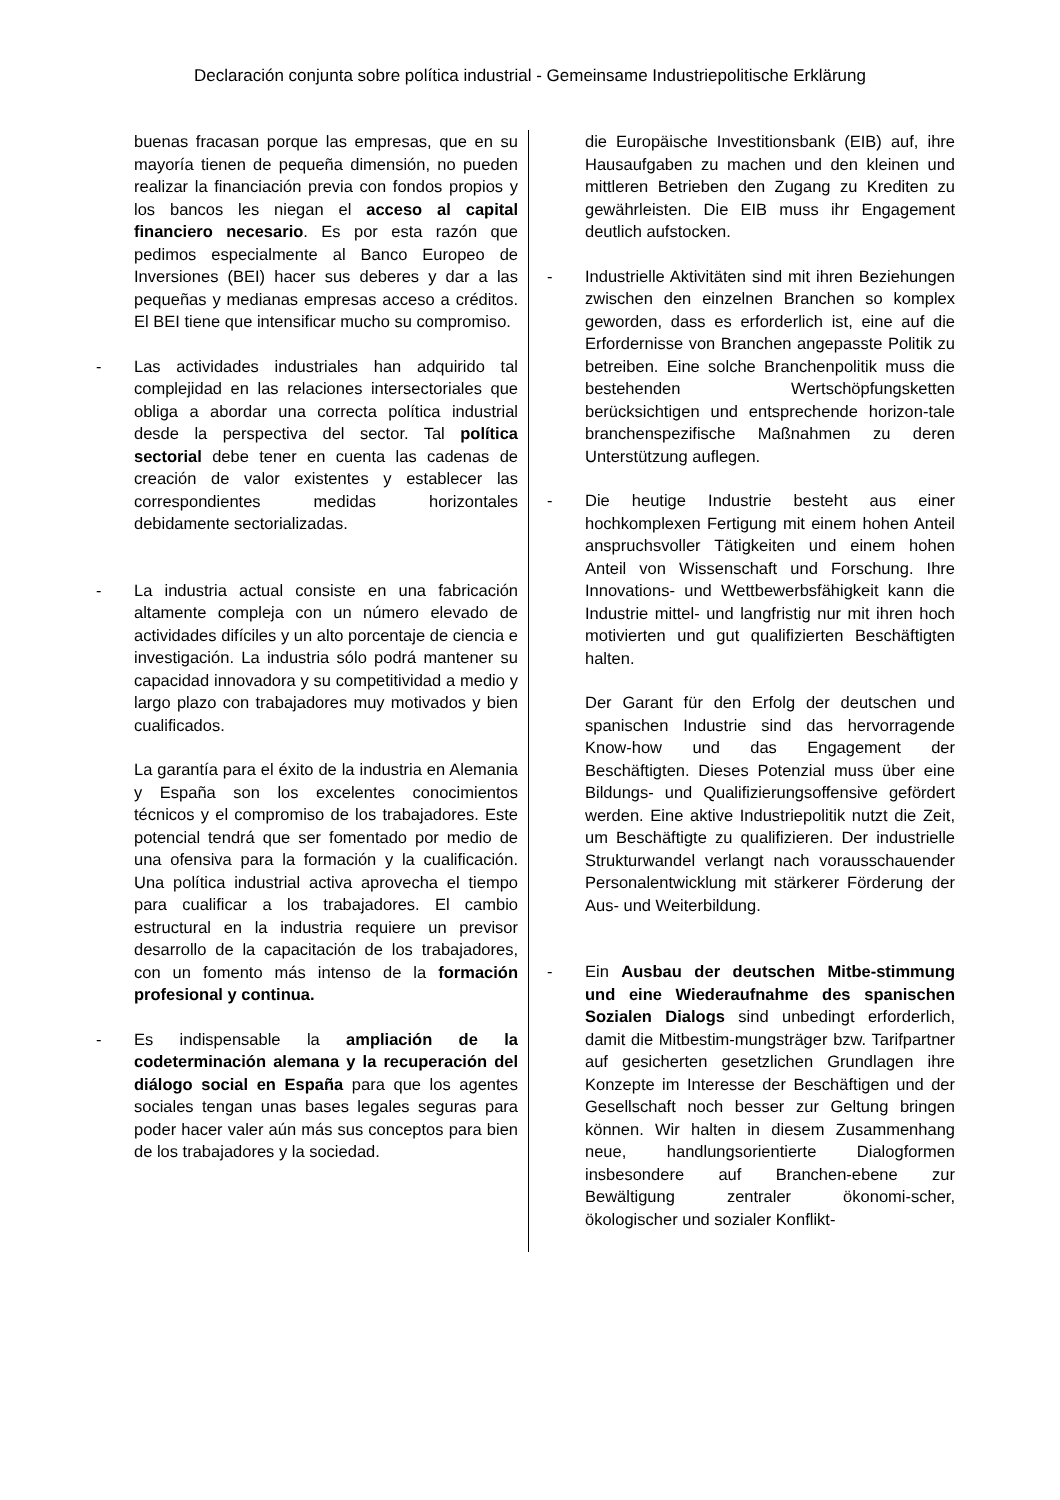Declaración conjunta sobre política industrial - Gemeinsame Industriepolitische Erklärung
buenas fracasan porque las empresas, que en su mayoría tienen de pequeña dimensión, no pueden realizar la financiación previa con fondos propios y los bancos les niegan el acceso al capital financiero necesario. Es por esta razón que pedimos especialmente al Banco Europeo de Inversiones (BEI) hacer sus deberes y dar a las pequeñas y medianas empresas acceso a créditos. El BEI tiene que intensificar mucho su compromiso.
- Las actividades industriales han adquirido tal complejidad en las relaciones intersectoriales que obliga a abordar una correcta política industrial desde la perspectiva del sector. Tal política sectorial debe tener en cuenta las cadenas de creación de valor existentes y establecer las correspondientes medidas horizontales debidamente sectorializadas.
- La industria actual consiste en una fabricación altamente compleja con un número elevado de actividades difíciles y un alto porcentaje de ciencia e investigación. La industria sólo podrá mantener su capacidad innovadora y su competitividad a medio y largo plazo con trabajadores muy motivados y bien cualificados.
La garantía para el éxito de la industria en Alemania y España son los excelentes conocimientos técnicos y el compromiso de los trabajadores. Este potencial tendrá que ser fomentado por medio de una ofensiva para la formación y la cualificación. Una política industrial activa aprovecha el tiempo para cualificar a los trabajadores. El cambio estructural en la industria requiere un previsor desarrollo de la capacitación de los trabajadores, con un fomento más intenso de la formación profesional y continua.
- Es indispensable la ampliación de la codeterminación alemana y la recuperación del diálogo social en España para que los agentes sociales tengan unas bases legales seguras para poder hacer valer aún más sus conceptos para bien de los trabajadores y la sociedad.
die Europäische Investitionsbank (EIB) auf, ihre Hausaufgaben zu machen und den kleinen und mittleren Betrieben den Zugang zu Krediten zu gewährleisten. Die EIB muss ihr Engagement deutlich aufstocken.
- Industrielle Aktivitäten sind mit ihren Beziehungen zwischen den einzelnen Branchen so komplex geworden, dass es erforderlich ist, eine auf die Erfordernisse von Branchen angepasste Politik zu betreiben. Eine solche Branchenpolitik muss die bestehenden Wertschöpfungsketten berücksichtigen und entsprechende horizon-tale branchenspezifische Maßnahmen zu deren Unterstützung auflegen.
- Die heutige Industrie besteht aus einer hochkomplexen Fertigung mit einem hohen Anteil anspruchsvoller Tätigkeiten und einem hohen Anteil von Wissenschaft und Forschung. Ihre Innovations- und Wettbewerbsfähigkeit kann die Industrie mittel- und langfristig nur mit ihren hoch motivierten und gut qualifizierten Beschäftigten halten.
Der Garant für den Erfolg der deutschen und spanischen Industrie sind das hervorragende Know-how und das Engagement der Beschäftigten. Dieses Potenzial muss über eine Bildungs- und Qualifizierungsoffensive gefördert werden. Eine aktive Industriepolitik nutzt die Zeit, um Beschäftigte zu qualifizieren. Der industrielle Strukturwandel verlangt nach vorausschauender Personalentwicklung mit stärkerer Förderung der Aus- und Weiterbildung.
- Ein Ausbau der deutschen Mitbe-stimmung und eine Wiederaufnahme des spanischen Sozialen Dialogs sind unbedingt erforderlich, damit die Mitbestim-mungsträger bzw. Tarifpartner auf gesicherten gesetzlichen Grundlagen ihre Konzepte im Interesse der Beschäftigen und der Gesellschaft noch besser zur Geltung bringen können. Wir halten in diesem Zusammenhang neue, handlungsorientierte Dialogformen insbesondere auf Branchen-ebene zur Bewältigung zentraler ökonomi-scher, ökologischer und sozialer Konflikt-